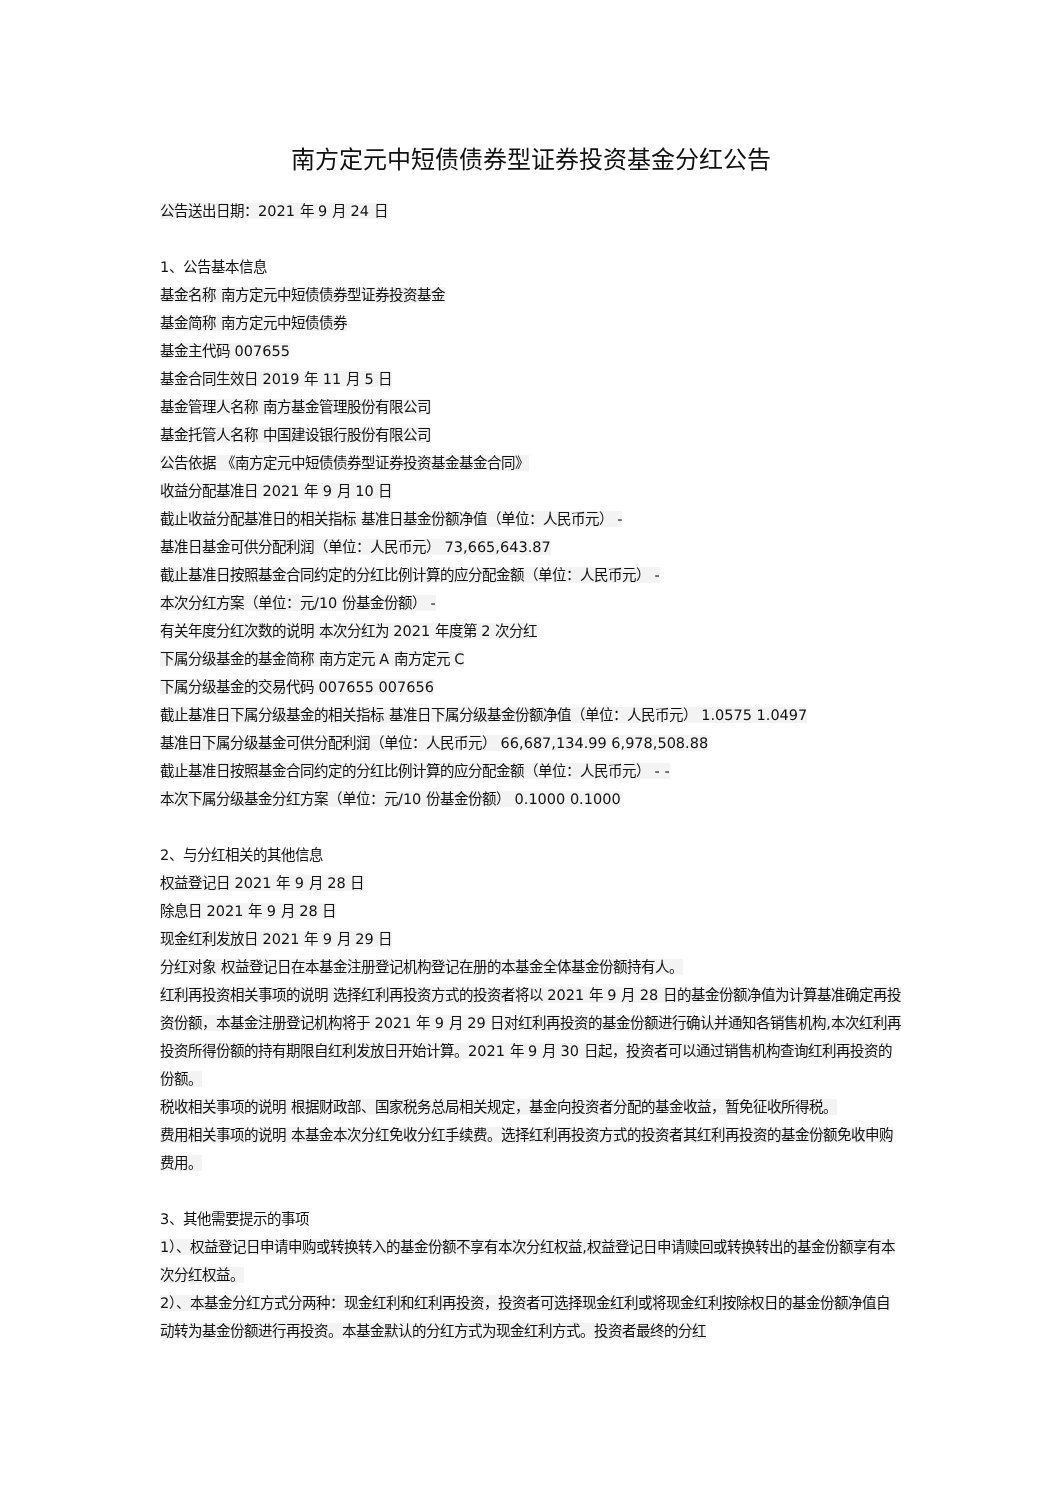南方定元中短债债券型证券投资基金分红公告
公告送出日期：2021 年 9 月 24 日
1、公告基本信息
基金名称 南方定元中短债债券型证券投资基金
基金简称 南方定元中短债债券
基金主代码 007655
基金合同生效日 2019 年 11 月 5 日
基金管理人名称 南方基金管理股份有限公司
基金托管人名称 中国建设银行股份有限公司
公告依据 《南方定元中短债债券型证券投资基金基金合同》
收益分配基准日 2021 年 9 月 10 日
截止收益分配基准日的相关指标 基准日基金份额净值（单位：人民币元） -
基准日基金可供分配利润（单位：人民币元） 73,665,643.87
截止基准日按照基金合同约定的分红比例计算的应分配金额（单位：人民币元） -
本次分红方案（单位：元/10 份基金份额） -
有关年度分红次数的说明 本次分红为 2021 年度第 2 次分红
下属分级基金的基金简称 南方定元 A 南方定元 C
下属分级基金的交易代码 007655 007656
截止基准日下属分级基金的相关指标 基准日下属分级基金份额净值（单位：人民币元） 1.0575 1.0497
基准日下属分级基金可供分配利润（单位：人民币元） 66,687,134.99 6,978,508.88
截止基准日按照基金合同约定的分红比例计算的应分配金额（单位：人民币元） - -
本次下属分级基金分红方案（单位：元/10 份基金份额） 0.1000 0.1000
2、与分红相关的其他信息
权益登记日 2021 年 9 月 28 日
除息日 2021 年 9 月 28 日
现金红利发放日 2021 年 9 月 29 日
分红对象 权益登记日在本基金注册登记机构登记在册的本基金全体基金份额持有人。
红利再投资相关事项的说明 选择红利再投资方式的投资者将以 2021 年 9 月 28 日的基金份额净值为计算基准确定再投资份额，本基金注册登记机构将于 2021 年 9 月 29 日对红利再投资的基金份额进行确认并通知各销售机构,本次红利再投资所得份额的持有期限自红利发放日开始计算。2021 年 9 月 30 日起，投资者可以通过销售机构查询红利再投资的份额。
税收相关事项的说明 根据财政部、国家税务总局相关规定，基金向投资者分配的基金收益，暂免征收所得税。
费用相关事项的说明 本基金本次分红免收分红手续费。选择红利再投资方式的投资者其红利再投资的基金份额免收申购费用。
3、其他需要提示的事项
1）、权益登记日申请申购或转换转入的基金份额不享有本次分红权益,权益登记日申请赎回或转换转出的基金份额享有本次分红权益。
2）、本基金分红方式分两种：现金红利和红利再投资，投资者可选择现金红利或将现金红利按除权日的基金份额净值自动转为基金份额进行再投资。本基金默认的分红方式为现金红利方式。投资者最终的分红